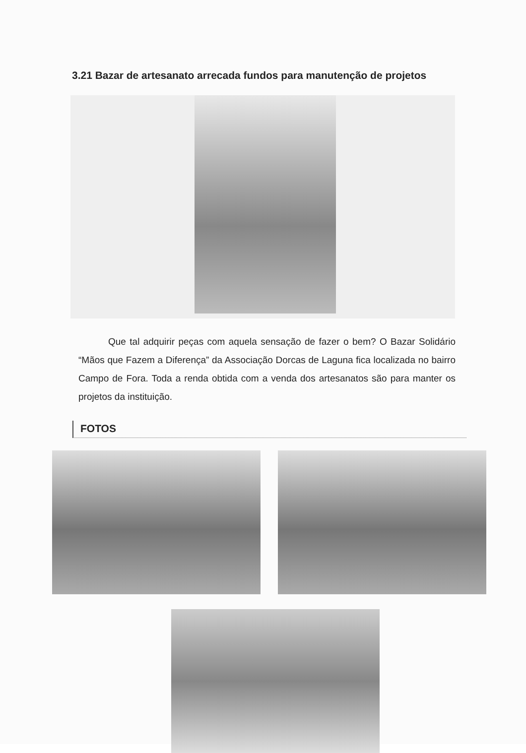3.21 Bazar de artesanato arrecada fundos para manutenção de projetos
Que tal adquirir peças com aquela sensação de fazer o bem? O Bazar Solidário “Mãos que Fazem a Diferença” da Associação Dorcas de Laguna fica localizada no bairro Campo de Fora. Toda a renda obtida com a venda dos artesanatos são para manter os projetos da instituição.
FOTOS